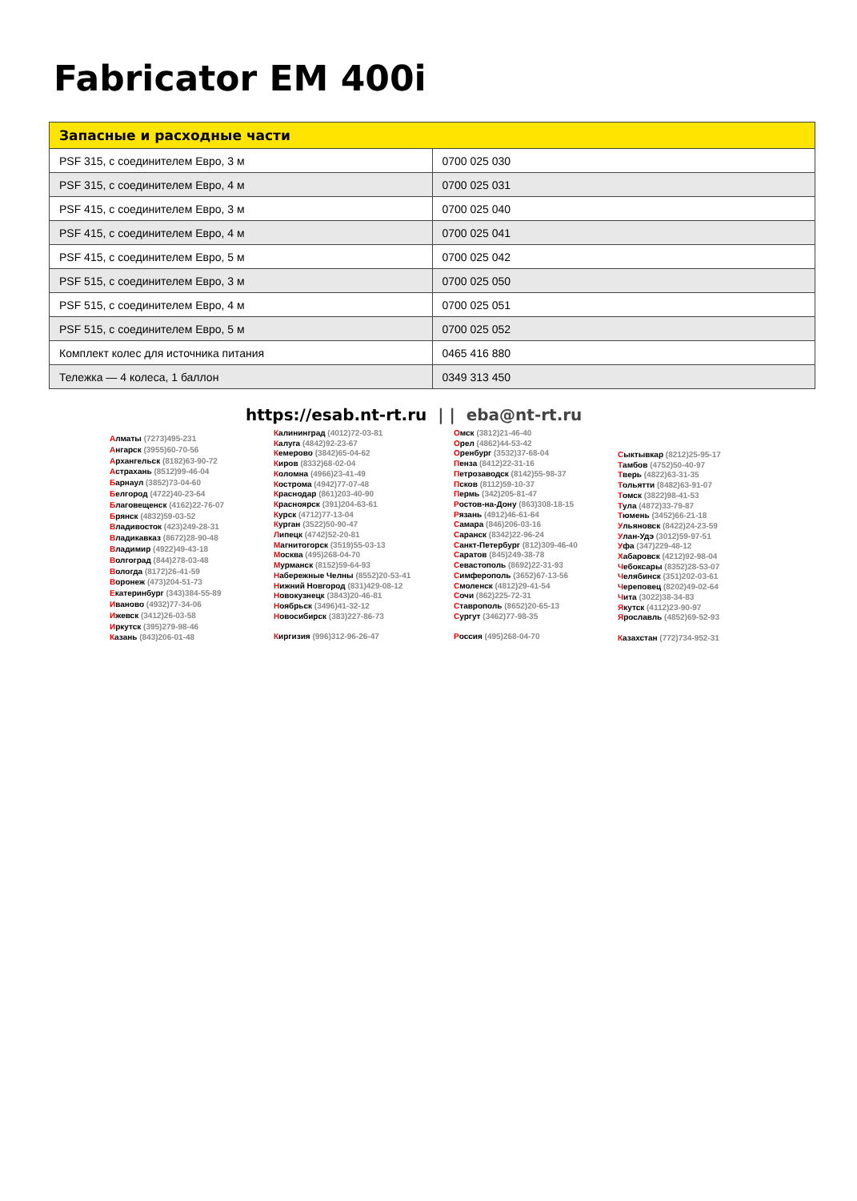Fabricator EM 400i
| Запасные и расходные части | |
| --- | --- |
| PSF 315, с соединителем Евро, 3 м | 0700 025 030 |
| PSF 315, с соединителем Евро, 4 м | 0700 025 031 |
| PSF 415, с соединителем Евро, 3 м | 0700 025 040 |
| PSF 415, с соединителем Евро, 4 м | 0700 025 041 |
| PSF 415, с соединителем Евро, 5 м | 0700 025 042 |
| PSF 515, с соединителем Евро, 3 м | 0700 025 050 |
| PSF 515, с соединителем Евро, 4 м | 0700 025 051 |
| PSF 515, с соединителем Евро, 5 м | 0700 025 052 |
| Комплект колес для источника питания | 0465 416 880 |
| Тележка — 4 колеса, 1 баллон | 0349 313 450 |
https://esab.nt-rt.ru | | eba@nt-rt.ru
Алматы (7273)495-231
Ангарск (3955)60-70-56
Архангельск (8182)63-90-72
Астрахань (8512)99-46-04
Барнаул (3852)73-04-60
Белгород (4722)40-23-64
Благовещенск (4162)22-76-07
Брянск (4832)59-03-52
Владивосток (423)249-28-31
Владикавказ (8672)28-90-48
Владимир (4922)49-43-18
Волгоград (844)278-03-48
Вологда (8172)26-41-59
Воронеж (473)204-51-73
Екатеринбург (343)384-55-89
Иваново (4932)77-34-06
Ижевск (3412)26-03-58
Иркутск (395)279-98-46
Казань (843)206-01-48
Калининград (4012)72-03-81
Калуга (4842)92-23-67
Кемерово (3842)65-04-62
Киров (8332)68-02-04
Коломна (4966)23-41-49
Кострома (4942)77-07-48
Краснодар (861)203-40-90
Красноярск (391)204-63-61
Курск (4712)77-13-04
Курган (3522)50-90-47
Липецк (4742)52-20-81
Магнитогорск (3519)55-03-13
Москва (495)268-04-70
Мурманск (8152)59-64-93
Набережные Челны (8552)20-53-41
Нижний Новгород (831)429-08-12
Новокузнецк (3843)20-46-81
Ноябрьск (3496)41-32-12
Новосибирск (383)227-86-73
Киргизия (996)312-96-26-47
Омск (3812)21-46-40
Орел (4862)44-53-42
Оренбург (3532)37-68-04
Пенза (8412)22-31-16
Петрозаводск (8142)55-98-37
Псков (8112)59-10-37
Пермь (342)205-81-47
Ростов-на-Дону (863)308-18-15
Рязань (4912)46-61-64
Самара (846)206-03-16
Саранск (8342)22-96-24
Санкт-Петербург (812)309-46-40
Саратов (845)249-38-78
Севастополь (8692)22-31-93
Симферополь (3652)67-13-56
Смоленск (4812)29-41-54
Сочи (862)225-72-31
Ставрополь (8652)20-65-13
Сургут (3462)77-98-35
Россия (495)268-04-70
Сыктывкар (8212)25-95-17
Тамбов (4752)50-40-97
Тверь (4822)63-31-35
Тольятти (8482)63-91-07
Томск (3822)98-41-53
Тула (4872)33-79-87
Тюмень (3452)66-21-18
Ульяновск (8422)24-23-59
Улан-Удэ (3012)59-97-51
Уфа (347)229-48-12
Хабаровск (4212)92-98-04
Чебоксары (8352)28-53-07
Челябинск (351)202-03-61
Череповец (8202)49-02-64
Чита (3022)38-34-83
Якутск (4112)23-90-97
Ярославль (4852)69-52-93
Казахстан (772)734-952-31